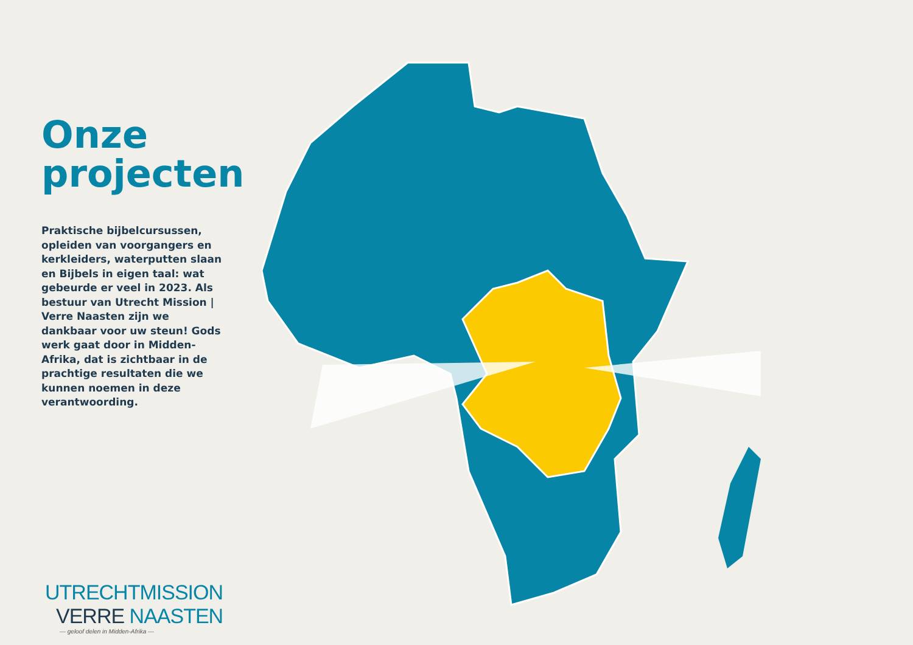Onze
projecten
Praktische bijbelcursussen, opleiden van voorgangers en kerkleiders, waterputten slaan en Bijbels in eigen taal: wat gebeurde er veel in 2023. Als bestuur van Utrecht Mission | Verre Naasten zijn we dankbaar voor uw steun! Gods werk gaat door in Midden-Afrika, dat is zichtbaar in de prachtige resultaten die we kunnen noemen in deze verantwoording.
UTRECHTMISSION
VERRE NAASTEN
— geloof delen in Midden-Afrika —